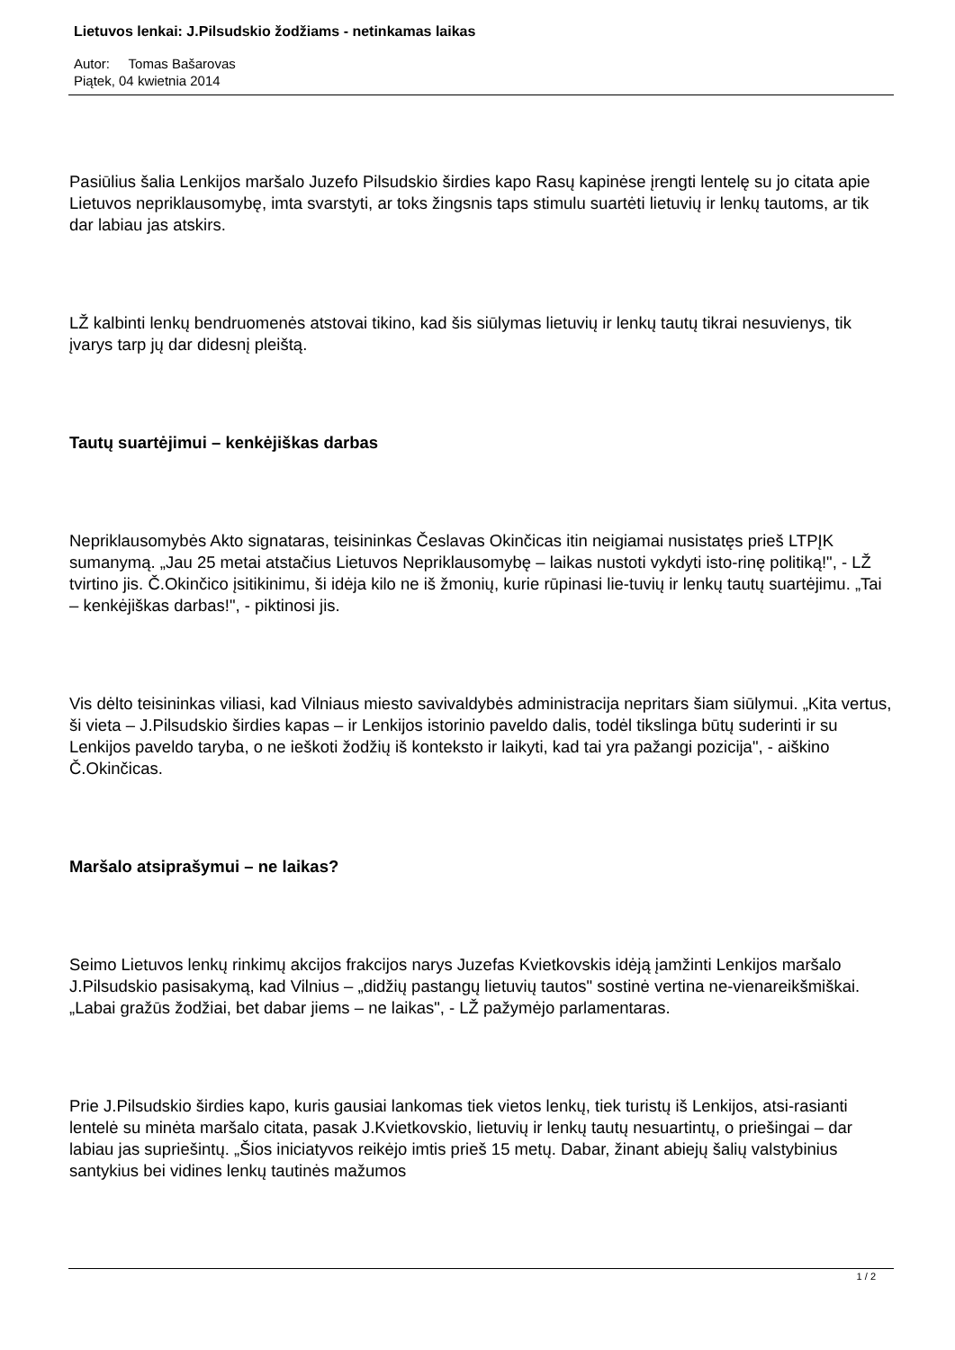Lietuvos lenkai: J.Pilsudskio žodžiams - netinkamas laikas
Autor: Tomas Bašarovas
Piątek, 04 kwietnia 2014
Pasiūlius šalia Lenkijos maršalo Juzefo Pilsudskio širdies kapo Rasų kapinėse įrengti lentelę su jo citata apie Lietuvos nepriklausomybę, imta svarstyti, ar toks žingsnis taps stimulu suartėti lietuvių ir lenkų tautoms, ar tik dar labiau jas atskirs.
LŽ kalbinti lenkų bendruomenės atstovai tikino, kad šis siūlymas lietuvių ir lenkų tautų tikrai nesuvienys, tik įvarys tarp jų dar didesnį pleištą.
Tautų suartėjimui – kenkėjiškas darbas
Nepriklausomybės Akto signataras, teisininkas Česlavas Okinčicas itin neigiamai nusistatęs prieš LTPĮK sumanymą. „Jau 25 metai atstačius Lietuvos Nepriklausomybę – laikas nustoti vykdyti isto-rinę politiką!", - LŽ tvirtino jis. Č.Okinčico įsitikinimu, ši idėja kilo ne iš žmonių, kurie rūpinasi lie-tuvių ir lenkų tautų suartėjimu. „Tai – kenkėjiškas darbas!", - piktinosi jis.
Vis dėlto teisininkas viliasi, kad Vilniaus miesto savivaldybės administracija nepritars šiam siūlymui. „Kita vertus, ši vieta – J.Pilsudskio širdies kapas – ir Lenkijos istorinio paveldo dalis, todėl tikslinga būtų suderinti ir su Lenkijos paveldo taryba, o ne ieškoti žodžių iš konteksto ir laikyti, kad tai yra pažangi pozicija", - aiškino Č.Okinčicas.
Maršalo atsiprašymui – ne laikas?
Seimo Lietuvos lenkų rinkimų akcijos frakcijos narys Juzefas Kvietkovskis idėją įamžinti Lenkijos maršalo J.Pilsudskio pasisakymą, kad Vilnius – „didžių pastangų lietuvių tautos" sostinė vertina ne-vienareikšmiškai. „Labai gražūs žodžiai, bet dabar jiems – ne laikas", - LŽ pažymėjo parlamentaras.
Prie J.Pilsudskio širdies kapo, kuris gausiai lankomas tiek vietos lenkų, tiek turistų iš Lenkijos, atsi-rasianti lentelė su minėta maršalo citata, pasak J.Kvietkovskio, lietuvių ir lenkų tautų nesuartintų, o priešingai – dar labiau jas supriešintų. „Šios iniciatyvos reikėjo imtis prieš 15 metų. Dabar, žinant abiejų šalių valstybinius santykius bei vidines lenkų tautinės mažumos
1 / 2